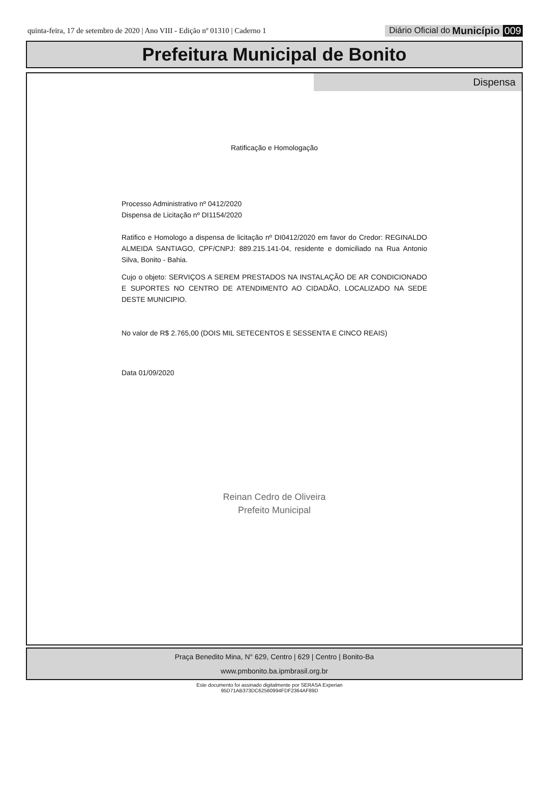quinta-feira, 17 de setembro de 2020 | Ano VIII - Edição nº 01310 | Caderno 1
Diário Oficial do Município 009
Prefeitura Municipal de Bonito
Dispensa
Ratificação e Homologação
Processo Administrativo nº 0412/2020
Dispensa de Licitação nº DI1154/2020
Ratifico e Homologo a dispensa de licitação nº DI0412/2020 em favor do Credor: REGINALDO ALMEIDA SANTIAGO, CPF/CNPJ: 889.215.141-04, residente e domiciliado na Rua Antonio Silva, Bonito - Bahia.
Cujo o objeto: SERVIÇOS A SEREM PRESTADOS NA INSTALAÇÃO DE AR CONDICIONADO E SUPORTES NO CENTRO DE ATENDIMENTO AO CIDADÃO, LOCALIZADO NA SEDE DESTE MUNICIPIO.
No valor de R$ 2.765,00 (DOIS MIL SETECENTOS E SESSENTA E CINCO REAIS)
Data 01/09/2020
Reinan Cedro de Oliveira
Prefeito Municipal
Praça Benedito Mina, N° 629, Centro | 629 | Centro | Bonito-Ba
www.pmbonito.ba.ipmbrasil.org.br
Este documento foi assinado digitalmente por SERASA Experian
95D71AB373DC62560994FDF2364AF89D